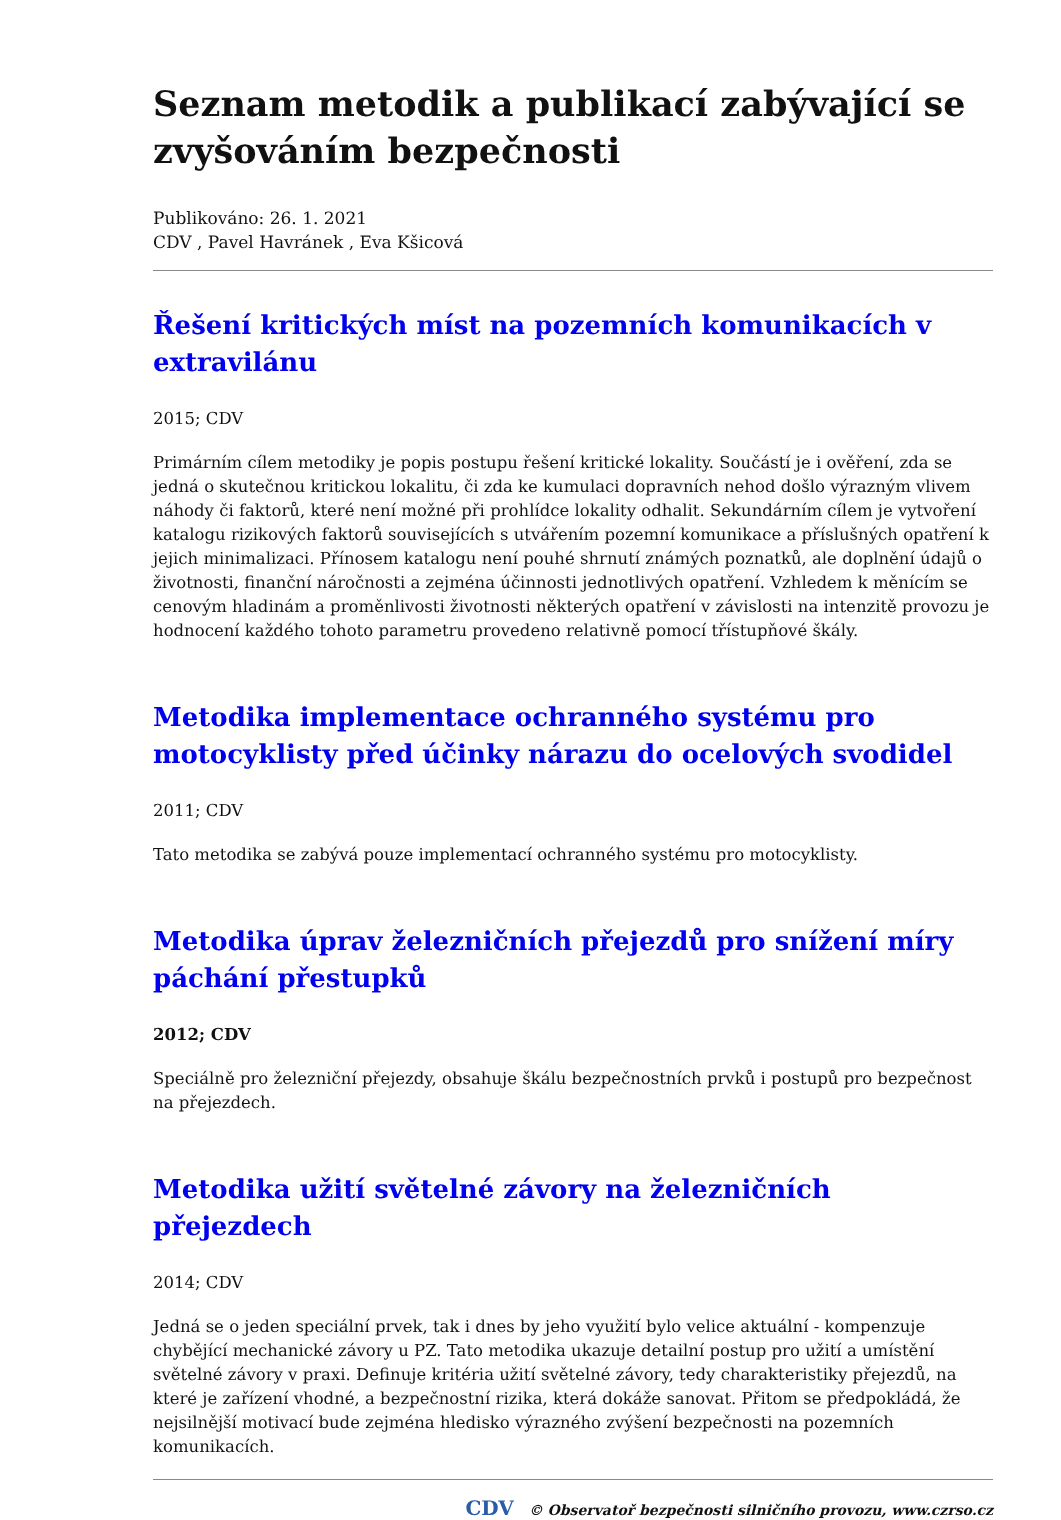Seznam metodik a publikací zabývající se zvyšováním bezpečnosti
Publikováno: 26. 1. 2021
CDV , Pavel Havránek , Eva Kšicová
Řešení kritických míst na pozemních komunikacích v extravilánu
2015; CDV
Primárním cílem metodiky je popis postupu řešení kritické lokality. Součástí je i ověření, zda se jedná o skutečnou kritickou lokalitu, či zda ke kumulaci dopravních nehod došlo výrazným vlivem náhody či faktorů, které není možné při prohlídce lokality odhalit. Sekundárním cílem je vytvoření katalogu rizikových faktorů souvisejících s utvářením pozemní komunikace a příslušných opatření k jejich minimalizaci. Přínosem katalogu není pouhé shrnutí známých poznatků, ale doplnění údajů o životnosti, finanční náročnosti a zejména účinnosti jednotlivých opatření. Vzhledem k měnícím se cenovým hladinám a proměnlivosti životnosti některých opatření v závislosti na intenzitě provozu je hodnocení každého tohoto parametru provedeno relativně pomocí třístupňové škály.
Metodika implementace ochranného systému pro motocyklisty před účinky nárazu do ocelových svodidel
2011; CDV
Tato metodika se zabývá pouze implementací ochranného systému pro motocyklisty.
Metodika úprav železničních přejezdů pro snížení míry páchání přestupků
2012; CDV
Speciálně pro železniční přejezdy, obsahuje škálu bezpečnostních prvků i postupů pro bezpečnost na přejezdech.
Metodika užití světelné závory na železničních přejezdech
2014; CDV
Jedná se o jeden speciální prvek, tak i dnes by jeho využití bylo velice aktuální - kompenzuje chybějící mechanické závory u PZ. Tato metodika ukazuje detailní postup pro užití a umístění světelné závory v praxi. Definuje kritéria užití světelné závory, tedy charakteristiky přejezdů, na které je zařízení vhodné, a bezpečnostní rizika, která dokáže sanovat. Přitom se předpokládá, že nejsilnější motivací bude zejména hledisko výrazného zvýšení bezpečnosti na pozemních komunikacích.
CDV © Observatoř bezpečnosti silničního provozu, www.czrso.cz